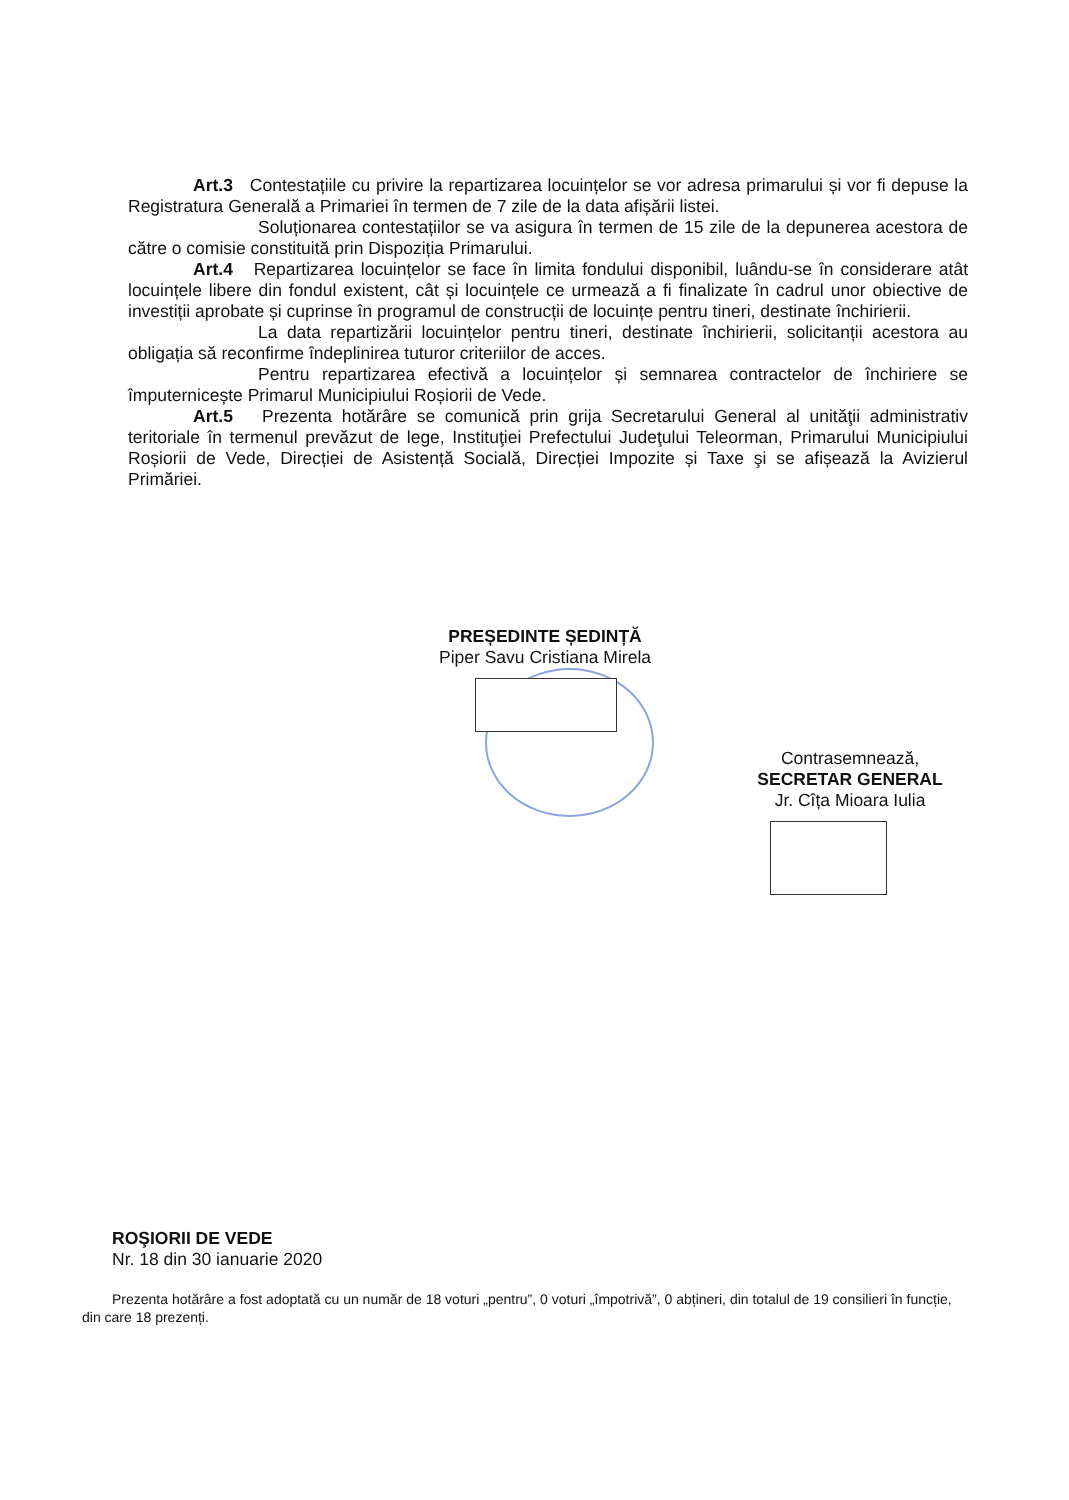Art.3 Contestațiile cu privire la repartizarea locuințelor se vor adresa primarului și vor fi depuse la Registratura Generală a Primariei în termen de 7 zile de la data afișării listei.
Soluționarea contestațiilor se va asigura în termen de 15 zile de la depunerea acestora de către o comisie constituită prin Dispoziția Primarului.
Art.4 Repartizarea locuințelor se face în limita fondului disponibil, luându-se în considerare atât locuințele libere din fondul existent, cât și locuințele ce urmează a fi finalizate în cadrul unor obiective de investiții aprobate și cuprinse în programul de construcții de locuințe pentru tineri, destinate închirierii.
La data repartizării locuințelor pentru tineri, destinate închirierii, solicitanții acestora au obligația să reconfirme îndeplinirea tuturor criteriilor de acces.
Pentru repartizarea efectivă a locuințelor și semnarea contractelor de închiriere se împuternicește Primarul Municipiului Roșiorii de Vede.
Art.5 Prezenta hotărâre se comunică prin grija Secretarului General al unităţii administrativ teritoriale în termenul prevăzut de lege, Instituţiei Prefectului Judeţului Teleorman, Primarului Municipiului Roșiorii de Vede, Direcției de Asistență Socială, Direcției Impozite și Taxe şi se afișează la Avizierul Primăriei.
PREȘEDINTE ȘEDINȚĂ
Piper Savu Cristiana Mirela
Contrasemnează,
SECRETAR GENERAL
Jr. Cîța Mioara Iulia
ROŞIORII DE VEDE
Nr. 18 din 30 ianuarie 2020
Prezenta hotărâre a fost adoptată cu un număr de 18 voturi „pentru”, 0 voturi „împotrivă”, 0 abțineri, din totalul de 19 consilieri în funcție, din care 18 prezenți.